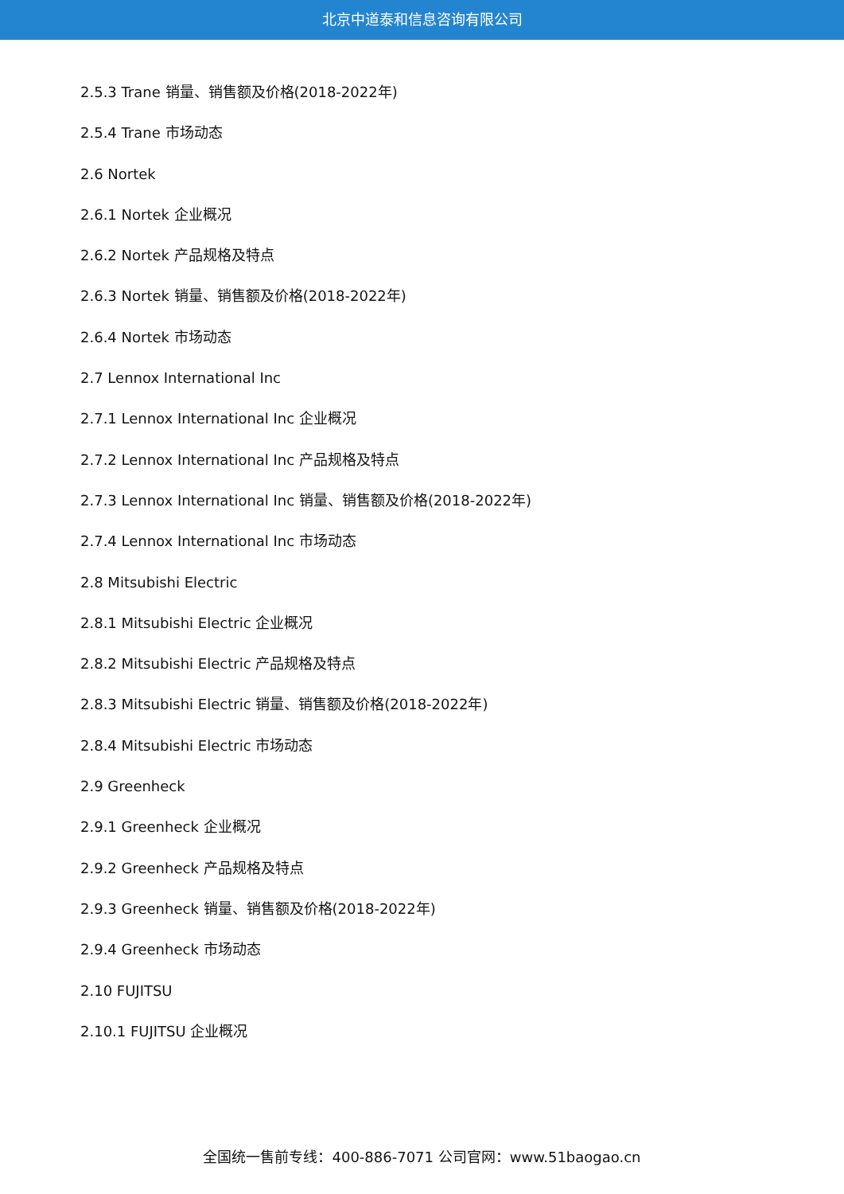北京中道泰和信息咨询有限公司
2.5.3 Trane 销量、销售额及价格(2018-2022年)
2.5.4 Trane 市场动态
2.6 Nortek
2.6.1 Nortek 企业概况
2.6.2 Nortek 产品规格及特点
2.6.3 Nortek 销量、销售额及价格(2018-2022年)
2.6.4 Nortek 市场动态
2.7 Lennox International Inc
2.7.1 Lennox International Inc 企业概况
2.7.2 Lennox International Inc 产品规格及特点
2.7.3 Lennox International Inc 销量、销售额及价格(2018-2022年)
2.7.4 Lennox International Inc 市场动态
2.8 Mitsubishi Electric
2.8.1 Mitsubishi Electric 企业概况
2.8.2 Mitsubishi Electric 产品规格及特点
2.8.3 Mitsubishi Electric 销量、销售额及价格(2018-2022年)
2.8.4 Mitsubishi Electric 市场动态
2.9 Greenheck
2.9.1 Greenheck 企业概况
2.9.2 Greenheck 产品规格及特点
2.9.3 Greenheck 销量、销售额及价格(2018-2022年)
2.9.4 Greenheck 市场动态
2.10 FUJITSU
2.10.1 FUJITSU 企业概况
全国统一售前专线：400-886-7071 公司官网：www.51baogao.cn